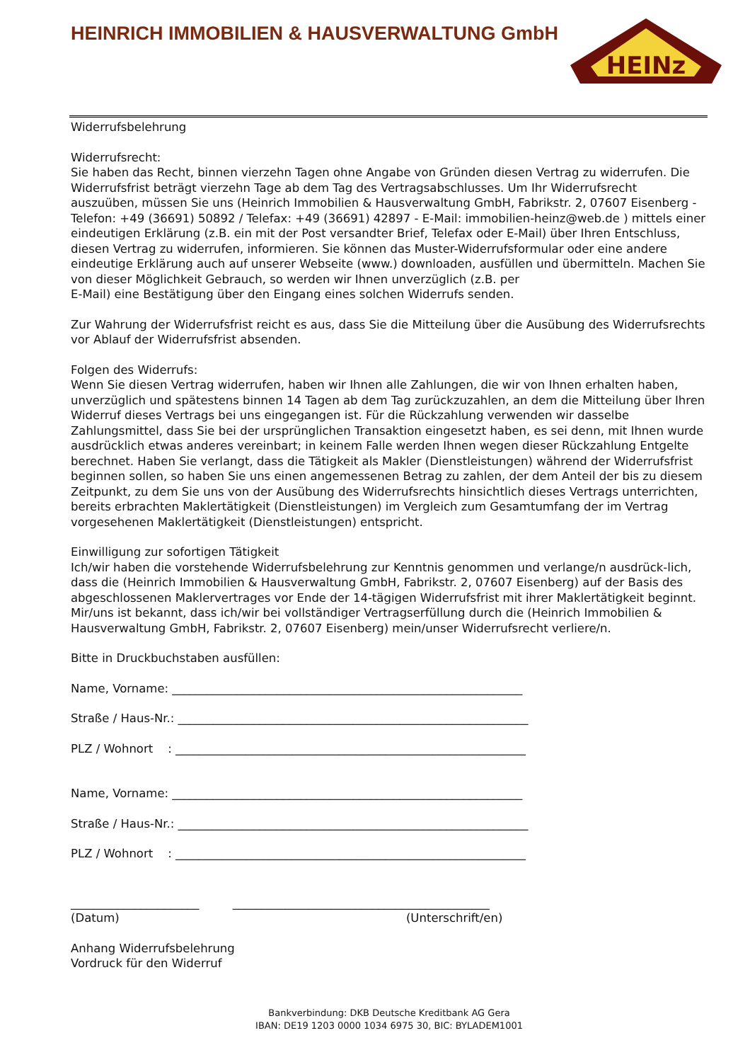HEINRICH IMMOBILIEN & HAUSVERWALTUNG GmbH
HEINz
Widerrufsbelehrung
Widerrufsrecht:
Sie haben das Recht, binnen vierzehn Tagen ohne Angabe von Gründen diesen Vertrag zu widerrufen. Die Widerrufsfrist beträgt vierzehn Tage ab dem Tag des Vertragsabschlusses. Um Ihr Widerrufsrecht auszuüben, müssen Sie uns (Heinrich Immobilien & Hausverwaltung GmbH, Fabrikstr. 2, 07607 Eisenberg - Telefon: +49 (36691) 50892 / Telefax: +49 (36691) 42897 - E-Mail: immobilien-heinz@web.de ) mittels einer eindeutigen Erklärung (z.B. ein mit der Post versandter Brief, Telefax oder E-Mail) über Ihren Entschluss, diesen Vertrag zu widerrufen, informieren. Sie können das Muster-Widerrufsformular oder eine andere eindeutige Erklärung auch auf unserer Webseite (www.) downloaden, ausfüllen und übermitteln. Machen Sie von dieser Möglichkeit Gebrauch, so werden wir Ihnen unverzüglich (z.B. per
E-Mail) eine Bestätigung über den Eingang eines solchen Widerrufs senden.
Zur Wahrung der Widerrufsfrist reicht es aus, dass Sie die Mitteilung über die Ausübung des Widerrufsrechts vor Ablauf der Widerrufsfrist absenden.
Folgen des Widerrufs:
Wenn Sie diesen Vertrag widerrufen, haben wir Ihnen alle Zahlungen, die wir von Ihnen erhalten haben, unverzüglich und spätestens binnen 14 Tagen ab dem Tag zurückzuzahlen, an dem die Mitteilung über Ihren Widerruf dieses Vertrags bei uns eingegangen ist. Für die Rückzahlung verwenden wir dasselbe Zahlungsmittel, dass Sie bei der ursprünglichen Transaktion eingesetzt haben, es sei denn, mit Ihnen wurde ausdrücklich etwas anderes vereinbart; in keinem Falle werden Ihnen wegen dieser Rückzahlung Entgelte berechnet. Haben Sie verlangt, dass die Tätigkeit als Makler (Dienstleistungen) während der Widerrufsfrist beginnen sollen, so haben Sie uns einen angemessenen Betrag zu zahlen, der dem Anteil der bis zu diesem Zeitpunkt, zu dem Sie uns von der Ausübung des Widerrufsrechts hinsichtlich dieses Vertrags unterrichten, bereits erbrachten Maklertätigkeit (Dienstleistungen) im Vergleich zum Gesamtumfang der im Vertrag vorgesehenen Maklertätigkeit (Dienstleistungen) entspricht.
Einwilligung zur sofortigen Tätigkeit
Ich/wir haben die vorstehende Widerrufsbelehrung zur Kenntnis genommen und verlange/n ausdrück-lich, dass die (Heinrich Immobilien & Hausverwaltung GmbH, Fabrikstr. 2, 07607 Eisenberg) auf der Basis des abgeschlossenen Maklervertrages vor Ende der 14-tägigen Widerrufsfrist mit ihrer Maklertätigkeit beginnt. Mir/uns ist bekannt, dass ich/wir bei vollständiger Vertragserfüllung durch die (Heinrich Immobilien & Hausverwaltung GmbH, Fabrikstr. 2, 07607 Eisenberg) mein/unser Widerrufsrecht verliere/n.
Bitte in Druckbuchstaben ausfüllen:
Name, Vorname: ____________________________________________________________
Straße / Haus-Nr.: ____________________________________________________________
PLZ / Wohnort : ____________________________________________________________
Name, Vorname: ____________________________________________________________
Straße / Haus-Nr.: ____________________________________________________________
PLZ / Wohnort : ____________________________________________________________
______________________ ____________________________________________
(Datum) (Unterschrift/en)
Anhang Widerrufsbelehrung
Vordruck für den Widerruf
Bankverbindung: DKB Deutsche Kreditbank AG Gera
IBAN: DE19 1203 0000 1034 6975 30, BIC: BYLADEM1001